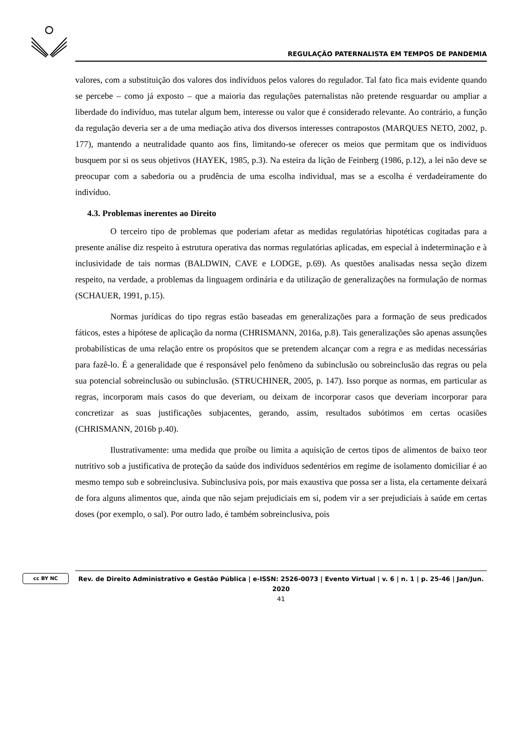REGULAÇÃO PATERNALISTA EM TEMPOS DE PANDEMIA
valores, com a substituição dos valores dos indivíduos pelos valores do regulador. Tal fato fica mais evidente quando se percebe – como já exposto – que a maioria das regulações paternalistas não pretende resguardar ou ampliar a liberdade do indivíduo, mas tutelar algum bem, interesse ou valor que é considerado relevante. Ao contrário, a função da regulação deveria ser a de uma mediação ativa dos diversos interesses contrapostos (MARQUES NETO, 2002, p. 177), mantendo a neutralidade quanto aos fins, limitando-se oferecer os meios que permitam que os indivíduos busquem por si os seus objetivos (HAYEK, 1985, p.3). Na esteira da lição de Feinberg (1986, p.12), a lei não deve se preocupar com a sabedoria ou a prudência de uma escolha individual, mas se a escolha é verdadeiramente do indivíduo.
4.3. Problemas inerentes ao Direito
O terceiro tipo de problemas que poderiam afetar as medidas regulatórias hipotéticas cogitadas para a presente análise diz respeito à estrutura operativa das normas regulatórias aplicadas, em especial à indeterminação e à inclusividade de tais normas (BALDWIN, CAVE e LODGE, p.69). As questões analisadas nessa seção dizem respeito, na verdade, a problemas da linguagem ordinária e da utilização de generalizações na formulação de normas (SCHAUER, 1991, p.15).
Normas jurídicas do tipo regras estão baseadas em generalizações para a formação de seus predicados fáticos, estes a hipótese de aplicação da norma (CHRISMANN, 2016a, p.8). Tais generalizações são apenas assunções probabilísticas de uma relação entre os propósitos que se pretendem alcançar com a regra e as medidas necessárias para fazê-lo. É a generalidade que é responsável pelo fenômeno da subinclusão ou sobreinclusão das regras ou pela sua potencial sobreinclusão ou subinclusão. (STRUCHINER, 2005, p. 147). Isso porque as normas, em particular as regras, incorporam mais casos do que deveriam, ou deixam de incorporar casos que deveriam incorporar para concretizar as suas justificações subjacentes, gerando, assim, resultados subótimos em certas ocasiões (CHRISMANN, 2016b p.40).
Ilustrativamente: uma medida que proíbe ou limita a aquisição de certos tipos de alimentos de baixo teor nutritivo sob a justificativa de proteção da saúde dos indivíduos sedentérios em regime de isolamento domiciliar é ao mesmo tempo sub e sobreinclusiva. Subinclusiva pois, por mais exaustiva que possa ser a lista, ela certamente deixará de fora alguns alimentos que, ainda que não sejam prejudiciais em si, podem vir a ser prejudiciais à saúde em certas doses (por exemplo, o sal). Por outro lado, é também sobreinclusiva, pois
cc BY NC
Rev. de Direito Administrativo e Gestão Pública | e-ISSN: 2526-0073 | Evento Virtual | v. 6 | n. 1 | p. 25-46 | Jan/Jun. 2020
41